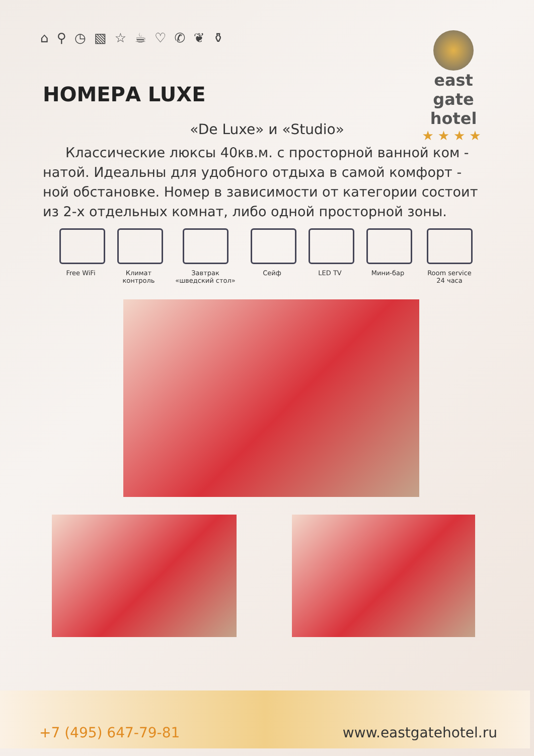⌂ ⚲ ◷ ▧ ☆ ☕ ♡ ✆ ❦ ⚱
east gate
hotel
★★★★
НОМЕРА LUXE
«De Luxe» и «Studio»
Классические люксы 40кв.м. с просторной ванной ком - натой. Идеальны для удобного отдыха в самой комфорт - ной обстановке. Номер в зависимости от категории состоит из 2-х отдельных комнат, либо одной просторной зоны.
Free WiFi Климат контроль
Завтрак «шведский стол»
Сейф LED TV Мини-бар Room service 24 часа
+7 (495) 647-79-81 www.eastgatehotel.ru